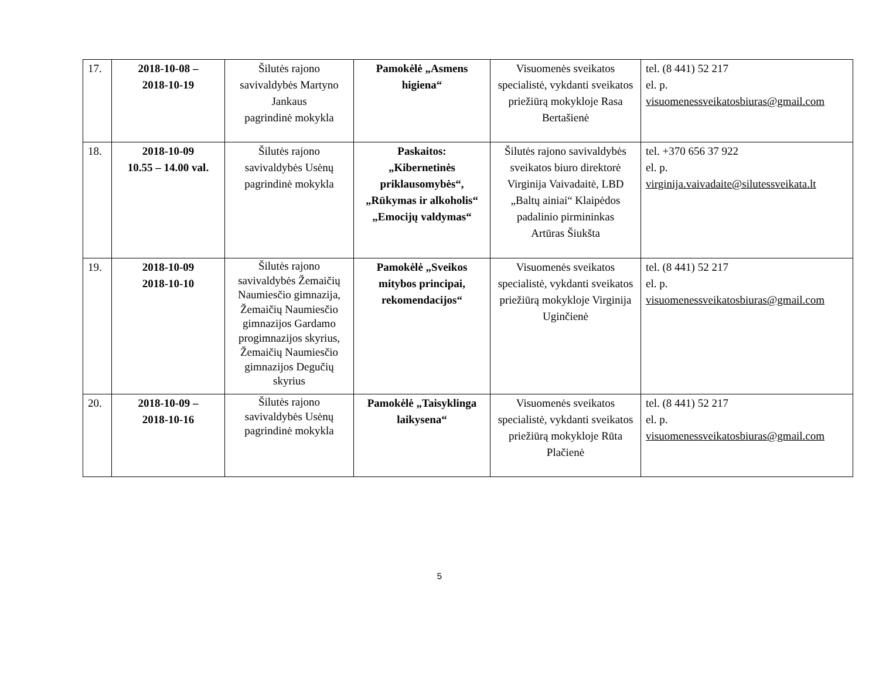| 17. | 2018-10-08 – 2018-10-19 | Šilutės rajono savivaldybės Martyno Jankaus pagrindinė mokykla | Pamokėlė „Asmens higiena“ | Visuomenės sveikatos specialistė, vykdanti sveikatos priežiūrą mokykloje Rasa Bertašienė | tel. (8 441) 52 217 el. p. visuomenessveikatosbiuras@gmail.com |
| 18. | 2018-10-09 10.55 – 14.00 val. | Šilutės rajono savivaldybės Usėnų pagrindinė mokykla | Paskaitos: „Kibernetinės priklausomybės“, „Rūkymas ir alkoholis“ „Emocijų valdymas“ | Šilutės rajono savivaldybės sveikatos biuro direktorė Virginija Vaivadaitė, LBD „Baltų ainiai“ Klaipėdos padalinio pirmininkas Artūras Šiukšta | tel. +370 656 37 922 el. p. virginija.vaivadaite@silutessveikata.lt |
| 19. | 2018-10-09 2018-10-10 | Šilutės rajono savivaldybės Žemaičių Naumiesčio gimnazija, Žemaičių Naumiesčio gimnazijos Gardamo progimnazijos skyrius, Žemaičių Naumiesčio gimnazijos Degučių skyrius | Pamokėlė „Sveikos mitybos principai, rekomendacijos“ | Visuomenės sveikatos specialistė, vykdanti sveikatos priežiūrą mokykloje Virginija Uginčienė | tel. (8 441) 52 217 el. p. visuomenessveikatosbiuras@gmail.com |
| 20. | 2018-10-09 – 2018-10-16 | Šilutės rajono savivaldybės Usėnų pagrindinė mokykla | Pamokėlė „Taisyklinga laikysena“ | Visuomenės sveikatos specialistė, vykdanti sveikatos priežiūrą mokykloje Rūta Plačienė | tel. (8 441) 52 217 el. p. visuomenessveikatosbiuras@gmail.com |
5